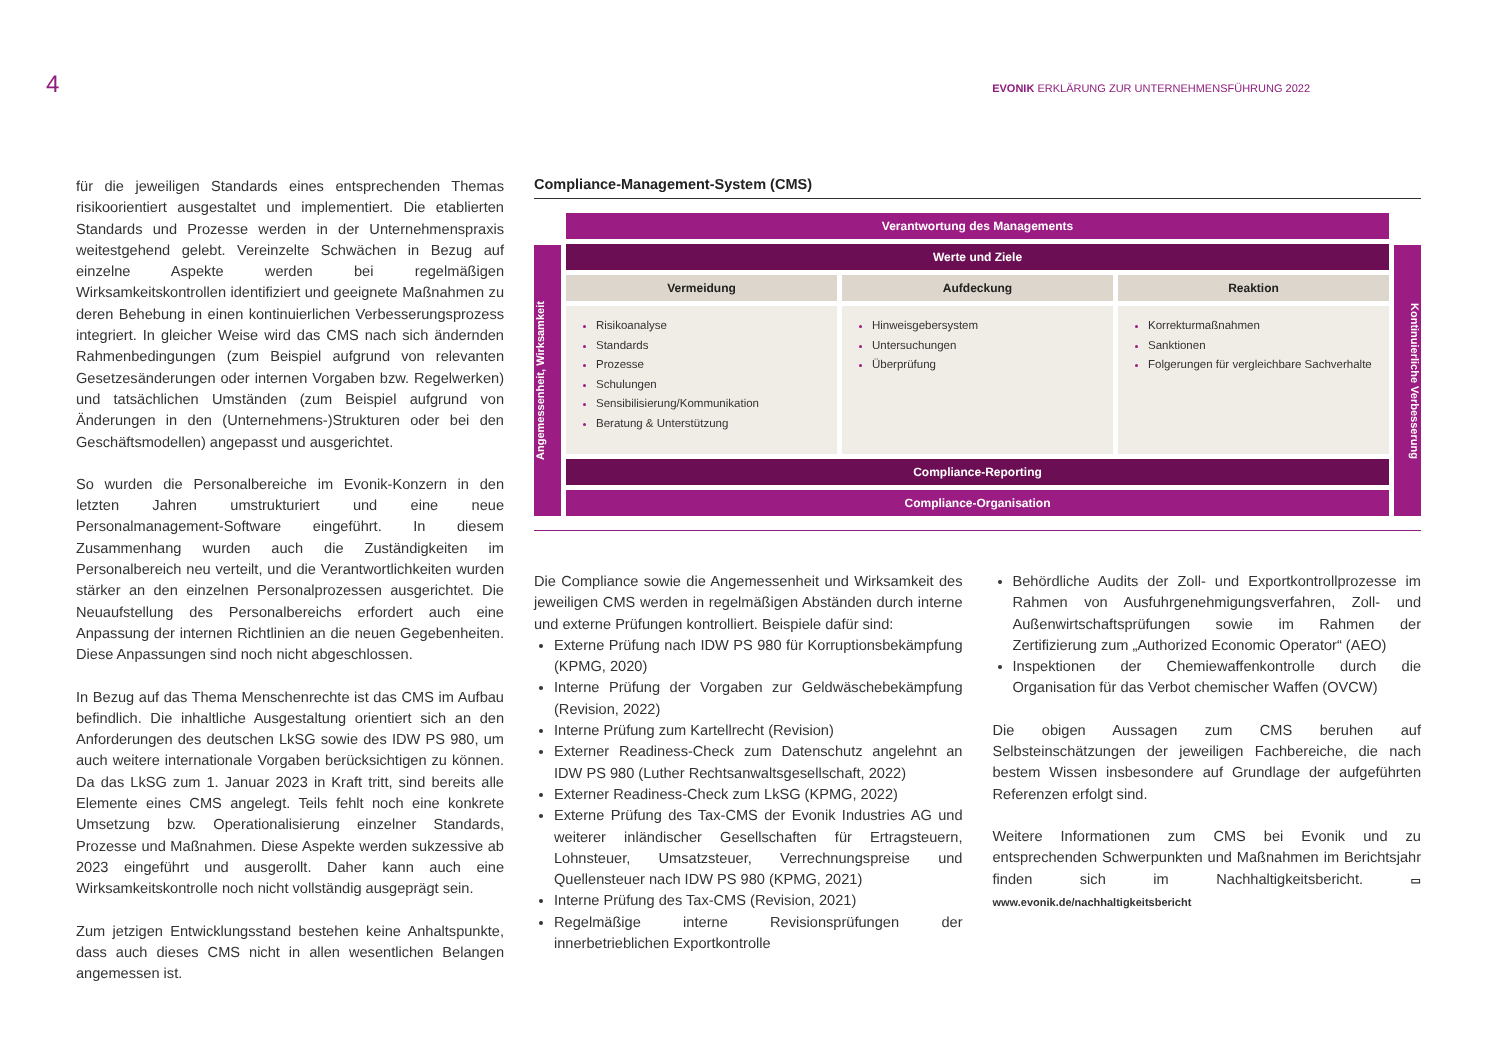4
EVONIK ERKLÄRUNG ZUR UNTERNEHMENSFÜHRUNG 2022
für die jeweiligen Standards eines entsprechenden Themas risikoorientiert ausgestaltet und implementiert. Die etablierten Standards und Prozesse werden in der Unternehmenspraxis weitestgehend gelebt. Vereinzelte Schwächen in Bezug auf einzelne Aspekte werden bei regelmäßigen Wirksamkeitskontrollen identifiziert und geeignete Maßnahmen zu deren Behebung in einen kontinuierlichen Verbesserungsprozess integriert. In gleicher Weise wird das CMS nach sich ändernden Rahmenbedingungen (zum Beispiel aufgrund von relevanten Gesetzesänderungen oder internen Vorgaben bzw. Regelwerken) und tatsächlichen Umständen (zum Beispiel aufgrund von Änderungen in den (Unternehmens-)Strukturen oder bei den Geschäftsmodellen) angepasst und ausgerichtet.
So wurden die Personalbereiche im Evonik-Konzern in den letzten Jahren umstrukturiert und eine neue Personalmanagement-Software eingeführt. In diesem Zusammenhang wurden auch die Zuständigkeiten im Personalbereich neu verteilt, und die Verantwortlichkeiten wurden stärker an den einzelnen Personalprozessen ausgerichtet. Die Neuaufstellung des Personalbereichs erfordert auch eine Anpassung der internen Richtlinien an die neuen Gegebenheiten. Diese Anpassungen sind noch nicht abgeschlossen.
In Bezug auf das Thema Menschenrechte ist das CMS im Aufbau befindlich. Die inhaltliche Ausgestaltung orientiert sich an den Anforderungen des deutschen LkSG sowie des IDW PS 980, um auch weitere internationale Vorgaben berücksichtigen zu können. Da das LkSG zum 1. Januar 2023 in Kraft tritt, sind bereits alle Elemente eines CMS angelegt. Teils fehlt noch eine konkrete Umsetzung bzw. Operationalisierung einzelner Standards, Prozesse und Maßnahmen. Diese Aspekte werden sukzessive ab 2023 eingeführt und ausgerollt. Daher kann auch eine Wirksamkeitskontrolle noch nicht vollständig ausgeprägt sein.
Zum jetzigen Entwicklungsstand bestehen keine Anhaltspunkte, dass auch dieses CMS nicht in allen wesentlichen Belangen angemessen ist.
Compliance-Management-System (CMS)
Angemessenheit, Wirksamkeit
Verantwortung des Managements
Werte und Ziele
Vermeidung
Risikoanalyse
Standards
Prozesse
Schulungen
Sensibilisierung/Kommunikation
Beratung & Unterstützung
Aufdeckung
Hinweisgebersystem
Untersuchungen
Überprüfung
Reaktion
Korrekturmaßnahmen
Sanktionen
Folgerungen für vergleichbare Sachverhalte
Compliance-Reporting
Compliance-Organisation
Kontinuierliche Verbesserung
Die Compliance sowie die Angemessenheit und Wirksamkeit des jeweiligen CMS werden in regelmäßigen Abständen durch interne und externe Prüfungen kontrolliert. Beispiele dafür sind:
Externe Prüfung nach IDW PS 980 für Korruptionsbekämpfung (KPMG, 2020)
Interne Prüfung der Vorgaben zur Geldwäschebekämpfung (Revision, 2022)
Interne Prüfung zum Kartellrecht (Revision)
Externer Readiness-Check zum Datenschutz angelehnt an IDW PS 980 (Luther Rechtsanwaltsgesellschaft, 2022)
Externer Readiness-Check zum LkSG (KPMG, 2022)
Externe Prüfung des Tax-CMS der Evonik Industries AG und weiterer inländischer Gesellschaften für Ertragsteuern, Lohnsteuer, Umsatzsteuer, Verrechnungspreise und Quellensteuer nach IDW PS 980 (KPMG, 2021)
Interne Prüfung des Tax-CMS (Revision, 2021)
Regelmäßige interne Revisionsprüfungen der innerbetrieblichen Exportkontrolle
Behördliche Audits der Zoll- und Exportkontrollprozesse im Rahmen von Ausfuhrgenehmigungsverfahren, Zoll- und Außenwirtschaftsprüfungen sowie im Rahmen der Zertifizierung zum „Authorized Economic Operator“ (AEO)
Inspektionen der Chemiewaffenkontrolle durch die Organisation für das Verbot chemischer Waffen (OVCW)
Die obigen Aussagen zum CMS beruhen auf Selbsteinschätzungen der jeweiligen Fachbereiche, die nach bestem Wissen insbesondere auf Grundlage der aufgeführten Referenzen erfolgt sind.
Weitere Informationen zum CMS bei Evonik und zu entsprechenden Schwerpunkten und Maßnahmen im Berichtsjahr finden sich im Nachhaltigkeitsbericht. ▭ www.evonik.de/nachhaltigkeitsbericht